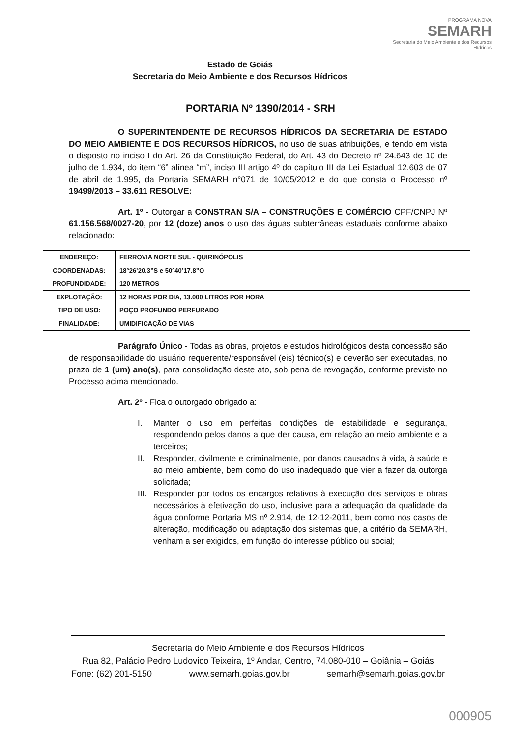Estado de Goiás
Secretaria do Meio Ambiente e dos Recursos Hídricos
PROGRAMA NOVA
SEMARH
Secretaria do Meio Ambiente e dos Recursos Hídricos
PORTARIA Nº 1390/2014 - SRH
O SUPERINTENDENTE DE RECURSOS HÍDRICOS DA SECRETARIA DE ESTADO DO MEIO AMBIENTE E DOS RECURSOS HÍDRICOS, no uso de suas atribuições, e tendo em vista o disposto no inciso I do Art. 26 da Constituição Federal, do Art. 43 do Decreto nº 24.643 de 10 de julho de 1.934, do item “6” alínea “m”, inciso III artigo 4º do capítulo III da Lei Estadual 12.603 de 07 de abril de 1.995, da Portaria SEMARH n°071 de 10/05/2012 e do que consta o Processo nº 19499/2013 – 33.611 RESOLVE:
Art. 1º - Outorgar a CONSTRAN S/A – CONSTRUÇÕES E COMÉRCIO CPF/CNPJ Nº 61.156.568/0027-20, por 12 (doze) anos o uso das águas subterrâneas estaduais conforme abaixo relacionado:
| ENDEREÇO: | FERROVIA NORTE SUL - QUIRINÓPOLIS |
| COORDENADAS: | 18°26’20.3”S e 50°40’17.8”O |
| PROFUNDIDADE: | 120 METROS |
| EXPLOTAÇÃO: | 12 HORAS POR DIA, 13.000 LITROS POR HORA |
| TIPO DE USO: | POÇO PROFUNDO PERFURADO |
| FINALIDADE: | UMIDIFICAÇÃO DE VIAS |
Parágrafo Único - Todas as obras, projetos e estudos hidrológicos desta concessão são de responsabilidade do usuário requerente/responsável (eis) técnico(s) e deverão ser executadas, no prazo de 1 (um) ano(s), para consolidação deste ato, sob pena de revogação, conforme previsto no Processo acima mencionado.
Art. 2º - Fica o outorgado obrigado a:
I. Manter o uso em perfeitas condições de estabilidade e segurança, respondendo pelos danos a que der causa, em relação ao meio ambiente e a terceiros;
II. Responder, civilmente e criminalmente, por danos causados à vida, à saúde e ao meio ambiente, bem como do uso inadequado que vier a fazer da outorga solicitada;
III.
Responder por todos os encargos relativos à execução dos serviços e obras necessários à efetivação do uso, inclusive para a adequação da qualidade da água conforme Portaria MS nº 2.914, de 12-12-2011, bem como nos casos de alteração, modificação ou adaptação dos sistemas que, a critério da SEMARH, venham a ser exigidos, em função do interesse público ou social;
Secretaria do Meio Ambiente e dos Recursos Hídricos
Rua 82, Palácio Pedro Ludovico Teixeira, 1º Andar, Centro, 74.080-010 – Goiânia – Goiás
Fone: (62) 201-5150 www.semarh.goias.gov.br semarh@semarh.goias.gov.br
000905